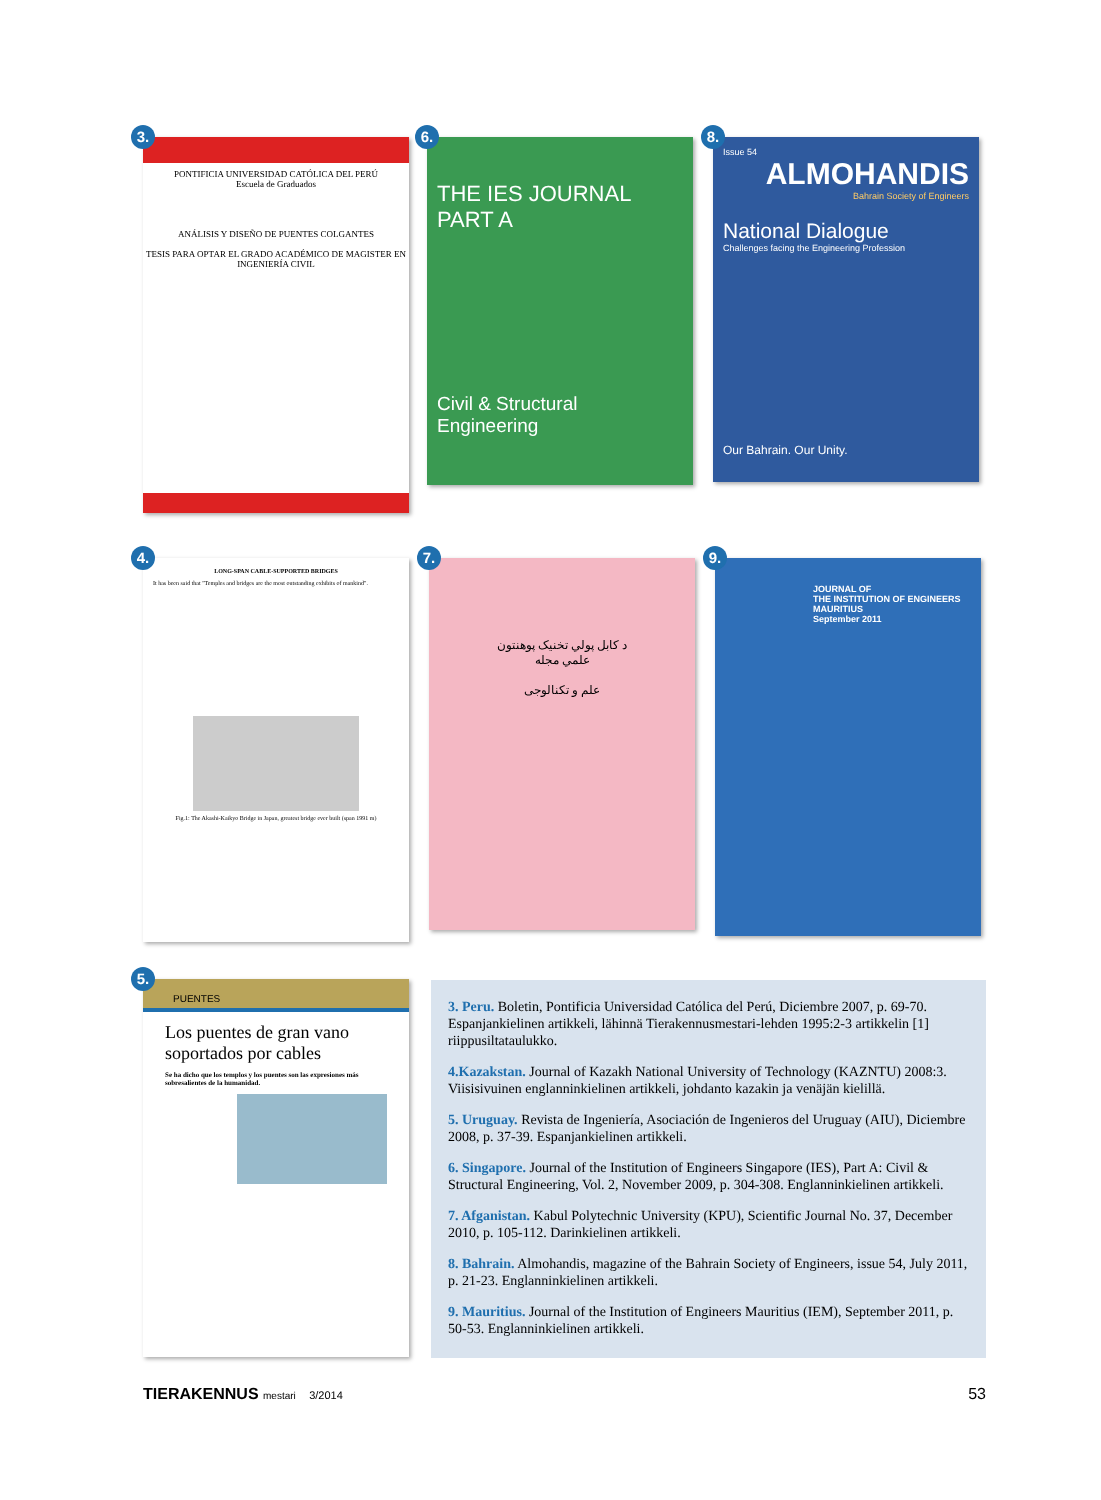3.
PONTIFICIA UNIVERSIDAD CATÓLICA DEL PERÚ
Escuela de Graduados
ANÁLISIS Y DISEÑO DE PUENTES COLGANTES
TESIS PARA OPTAR EL GRADO ACADÉMICO DE MAGISTER EN INGENIERÍA CIVIL
6.
THE IES JOURNAL PART A
Civil & Structural Engineering
8.
Issue 54
ALMOHANDIS
Bahrain Society of Engineers
National Dialogue
Challenges facing the Engineering Profession
Our Bahrain. Our Unity.
4.
LONG-SPAN CABLE-SUPPORTED BRIDGES
It has been said that "Temples and bridges are the most outstanding exhibits of mankind".
Fig.1: The Akashi-Kaikyo Bridge in Japan, greatest bridge ever built (span 1991 m)
7.
د کابل پولي تخنيک پوهنتون
علمي مجله
علم و تکنالوجی
9.
JOURNAL OF
THE INSTITUTION OF ENGINEERS
MAURITIUS
September 2011
5.
PUENTES
Los puentes de gran vano soportados por cables
Se ha dicho que los templos y los puentes son las expresiones más sobresalientes de la humanidad.
3. Peru. Boletin, Pontificia Universidad Católica del Perú, Diciembre 2007, p. 69-70. Espanjankielinen artikkeli, lähinnä Tierakennusmestari-lehden 1995:2-3 artikkelin [1] riippusiltataulukko.
4.Kazakstan. Journal of Kazakh National University of Technology (KAZNTU) 2008:3. Viisisivuinen englanninkielinen artikkeli, johdanto kazakin ja venäjän kielillä.
5. Uruguay. Revista de Ingeniería, Asociación de Ingenieros del Uruguay (AIU), Diciembre 2008, p. 37-39. Espanjankielinen artikkeli.
6. Singapore. Journal of the Institution of Engineers Singapore (IES), Part A: Civil & Structural Engineering, Vol. 2, November 2009, p. 304-308. Englanninkielinen artikkeli.
7. Afganistan. Kabul Polytechnic University (KPU), Scientific Journal No. 37, December 2010, p. 105-112. Darinkielinen artikkeli.
8. Bahrain. Almohandis, magazine of the Bahrain Society of Engineers, issue 54, July 2011, p. 21-23. Englanninkielinen artikkeli.
9. Mauritius. Journal of the Institution of Engineers Mauritius (IEM), September 2011, p. 50-53. Englanninkielinen artikkeli.
TIERAKENNUS mestari 3/2014 53